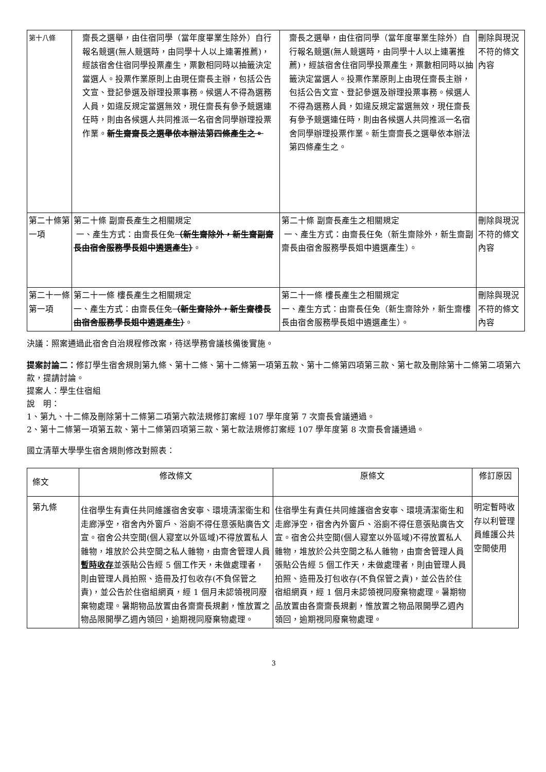| 第十八條 | 齋長之選舉，由住宿同學（當年度畢業生除外）自行報名競選(無人競選時，由同學十人以上連署推薦)，經該宿舍住宿同學投票產生，票數相同時以抽籤決定當選人。投票作業原則上由現任齋長主辦，包括公告文宣、登記參選及辦理投票事務。候選人不得為選務人員，如違反規定當選無效，現任齋長有參予競選連任時，則由各候選人共同推派一名宿舍同學辦理投票作業。 新生齋齋長之選舉依本辦法第四條產生之。 | 齋長之選舉，由住宿同學（當年度畢業生除外）自行報名競選(無人競選時，由同學十人以上連署推薦)，經該宿舍住宿同學投票產生，票數相同時以抽籤決定當選人。投票作業原則上由現任齋長主辦，包括公告文宣、登記參選及辦理投票事務。候選人不得為選務人員，如違反規定當選無效，現任齋長有參予競選連任時，則由各候選人共同推派一名宿舍同學辦理投票作業。新生齋齋長之選舉依本辦法第四條產生之。 | 刪除與現況不符的條文內容 |
| 第二十條第一項 | 第二十條 副齋長產生之相關規定 一、產生方式：由齋長任免 （新生齋除外，新生齋副齋長由宿舍服務學長姐中遴選產生） 。 | 第二十條 副齋長產生之相關規定 一、產生方式：由齋長任免（新生齋除外，新生齋副齋長由宿舍服務學長姐中遴選產生）。 | 刪除與現況不符的條文內容 |
| 第二十一條第一項 | 第二十一條 樓長產生之相關規定 一、產生方式：由齋長任免 （新生齋除外，新生齋樓長由宿舍服務學長姐中遴選產生） 。 | 第二十一條 樓長產生之相關規定 一、產生方式：由齋長任免（新生齋除外，新生齋樓長由宿舍服務學長姐中遴選產生）。 | 刪除與現況不符的條文內容 |
決議：照案通過此宿舍自治規程修改案，待送學務會議核備後實施。
提案討論二：修訂學生宿舍規則第九條、第十二條、第十二條第一項第五款、第十二條第四項第三款、第七款及刪除第十二條第二項第六款，提請討論。
提案人：學生住宿組
說　明：
1、第九、十二條及刪除第十二條第二項第六款法規修訂案經 107 學年度第 7 次齋長會議通過。
2、第十二條第一項第五款、第十二條第四項第三款、第七款法規修訂案經 107 學年度第 8 次齋長會議通過。
國立清華大學學生宿舍規則修改對照表：
| 條文 | 修改條文 | 原條文 | 修訂原因 |
| --- | --- | --- | --- |
| 第九條 | 住宿學生有責任共同維護宿舍安寧、環境清潔衛生和走廊淨空，宿舍內外窗戶、浴廁不得任意張貼廣告文宣。宿舍公共空間(個人寢室以外區域)不得放置私人雜物，堆放於公共空間之私人雜物，由齋舍管理人員 暫時收存 並張貼公告經 5 個工作天，未做處理者，則由管理人員拍照、造冊及打包收存(不負保管之責)，並公告於住宿組網頁，經 1 個月未認領視同廢棄物處理。暑期物品放置由各齋齋長規劃，惟放置之物品限開學乙週內領回，逾期視同廢棄物處理。 | 住宿學生有責任共同維護宿舍安寧、環境清潔衛生和走廊淨空，宿舍內外窗戶、浴廁不得任意張貼廣告文宣。宿舍公共空間(個人寢室以外區域)不得放置私人雜物，堆放於公共空間之私人雜物，由齋舍管理人員張貼公告經 5 個工作天，未做處理者，則由管理人員拍照、造冊及打包收存(不負保管之責)，並公告於住宿組網頁，經 1 個月未認領視同廢棄物處理。暑期物品放置由各齋齋長規劃，惟放置之物品限開學乙週內領回，逾期視同廢棄物處理。 | 明定暫時收存以利管理員維護公共空間使用 |
3